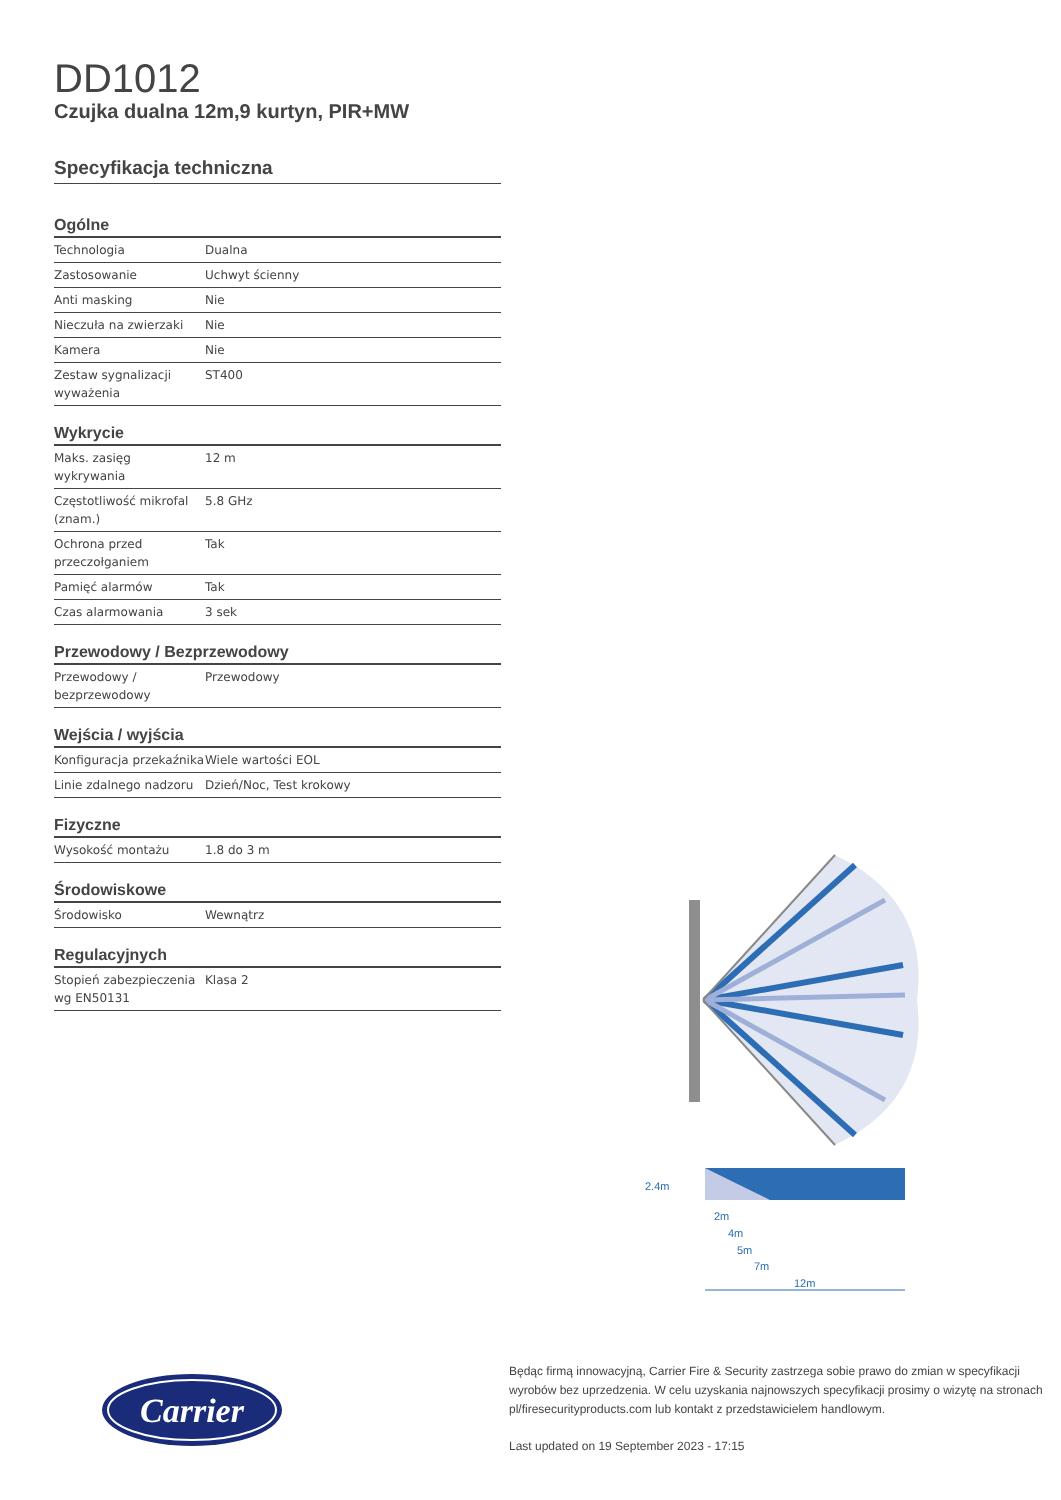DD1012
Czujka dualna 12m,9 kurtyn, PIR+MW
Specyfikacja techniczna
Ogólne
| Technologia | Dualna |
| Zastosowanie | Uchwyt ścienny |
| Anti masking | Nie |
| Nieczuła na zwierzaki | Nie |
| Kamera | Nie |
| Zestaw sygnalizacji wyważenia | ST400 |
Wykrycie
| Maks. zasięg wykrywania | 12 m |
| Częstotliwość mikrofal (znam.) | 5.8 GHz |
| Ochrona przed przeczołganiem | Tak |
| Pamięć alarmów | Tak |
| Czas alarmowania | 3 sek |
Przewodowy / Bezprzewodowy
| Przewodowy / bezprzewodowy | Przewodowy |
Wejścia / wyjścia
| Konfiguracja przekaźnika | Wiele wartości EOL |
| Linie zdalnego nadzoru | Dzień/Noc, Test krokowy |
Fizyczne
| Wysokość montażu | 1.8 do 3 m |
Środowiskowe
| Środowisko | Wewnątrz |
Regulacyjnych
| Stopień zabezpieczenia wg EN50131 | Klasa 2 |
2.4m
2m
4m
5m
7m
12m
Carrier
Będąc firmą innowacyjną, Carrier Fire & Security zastrzega sobie prawo do zmian w specyfikacji wyrobów bez uprzedzenia. W celu uzyskania najnowszych specyfikacji prosimy o wizytę na stronach pl/firesecurityproducts.com lub kontakt z przedstawicielem handlowym.
Last updated on 19 September 2023 - 17:15